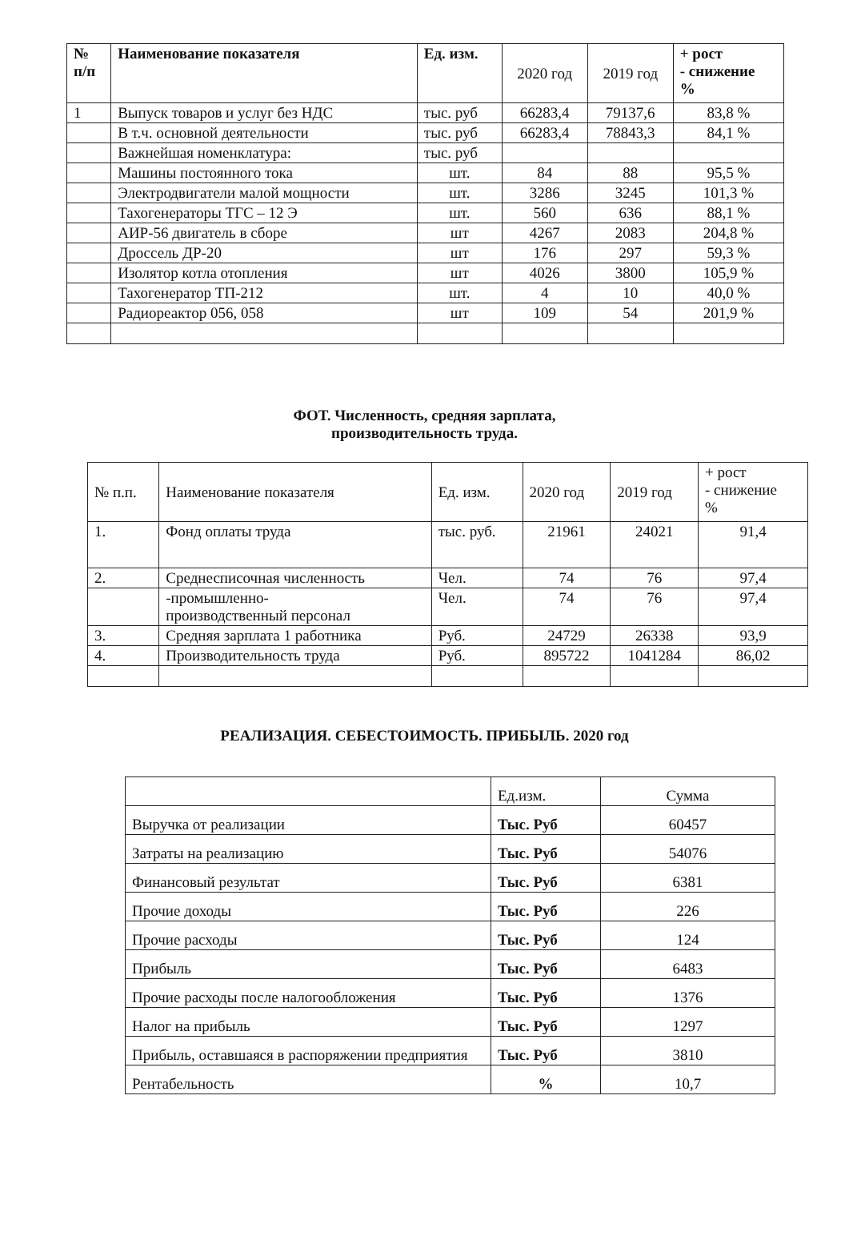| № п/п | Наименование показателя | Ед. изм. | 2020 год | 2019 год | + рост - снижение % |
| 1 | Выпуск товаров и услуг без НДС | тыс. руб | 66283,4 | 79137,6 | 83,8 % |
| | В т.ч. основной деятельности | тыс. руб | 66283,4 | 78843,3 | 84,1 % |
| | Важнейшая номенклатура: | тыс. руб | | | |
| | Машины постоянного тока | шт. | 84 | 88 | 95,5 % |
| | Электродвигатели малой мощности | шт. | 3286 | 3245 | 101,3 % |
| | Тахогенераторы ТГС – 12 Э | шт. | 560 | 636 | 88,1 % |
| | АИР-56 двигатель в сборе | шт | 4267 | 2083 | 204,8 % |
| | Дроссель ДР-20 | шт | 176 | 297 | 59,3 % |
| | Изолятор котла отопления | шт | 4026 | 3800 | 105,9 % |
| | Тахогенератор ТП-212 | шт. | 4 | 10 | 40,0 % |
| | Радиореактор 056, 058 | шт | 109 | 54 | 201,9 % |
ФОТ. Численность, средняя зарплата,
производительность труда.
| № п.п. | Наименование показателя | Ед. изм. | 2020 год | 2019 год | + рост - снижение % |
| 1. | Фонд оплаты труда | тыс. руб. | 21961 | 24021 | 91,4 |
| 2. | Среднесписочная численность | Чел. | 74 | 76 | 97,4 |
| | -промышленно- производственный персонал | Чел. | 74 | 76 | 97,4 |
| 3. | Средняя зарплата 1 работника | Руб. | 24729 | 26338 | 93,9 |
| 4. | Производительность труда | Руб. | 895722 | 1041284 | 86,02 |
РЕАЛИЗАЦИЯ. СЕБЕСТОИМОСТЬ. ПРИБЫЛЬ. 2020 год
| | Ед.изм. | Сумма |
| Выручка от реализации | Тыс. Руб | 60457 |
| Затраты на реализацию | Тыс. Руб | 54076 |
| Финансовый результат | Тыс. Руб | 6381 |
| Прочие доходы | Тыс. Руб | 226 |
| Прочие расходы | Тыс. Руб | 124 |
| Прибыль | Тыс. Руб | 6483 |
| Прочие расходы после налогообложения | Тыс. Руб | 1376 |
| Налог на прибыль | Тыс. Руб | 1297 |
| Прибыль, оставшаяся в распоряжении предприятия | Тыс. Руб | 3810 |
| Рентабельность | % | 10,7 |